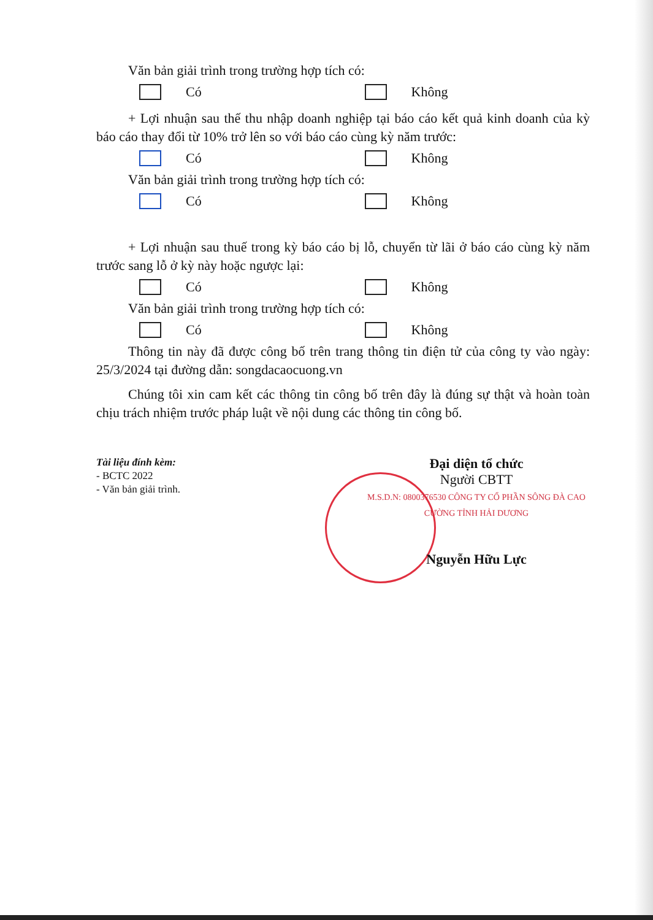Văn bản giải trình trong trường hợp tích có:
Có Không
+ Lợi nhuận sau thế thu nhập doanh nghiệp tại báo cáo kết quả kinh doanh của kỳ báo cáo thay đổi từ 10% trở lên so với báo cáo cùng kỳ năm trước:
Có Không
Văn bản giải trình trong trường hợp tích có:
Có Không
+ Lợi nhuận sau thuế trong kỳ báo cáo bị lỗ, chuyển từ lãi ở báo cáo cùng kỳ năm trước sang lỗ ở kỳ này hoặc ngược lại:
Có Không
Văn bản giải trình trong trường hợp tích có:
Có Không
Thông tin này đã được công bố trên trang thông tin điện tử của công ty vào ngày: 25/3/2024 tại đường dẫn: songdacaocuong.vn
Chúng tôi xin cam kết các thông tin công bố trên đây là đúng sự thật và hoàn toàn chịu trách nhiệm trước pháp luật về nội dung các thông tin công bố.
Tài liệu đính kèm:
- BCTC 2022
- Văn bản giải trình.
Đại diện tổ chức
Người CBTT
M.S.D.N: 0800376530 CÔNG TY CỔ PHẦN SÔNG ĐÀ CAO CƯỜNG TỈNH HẢI DƯƠNG
Nguyễn Hữu Lực